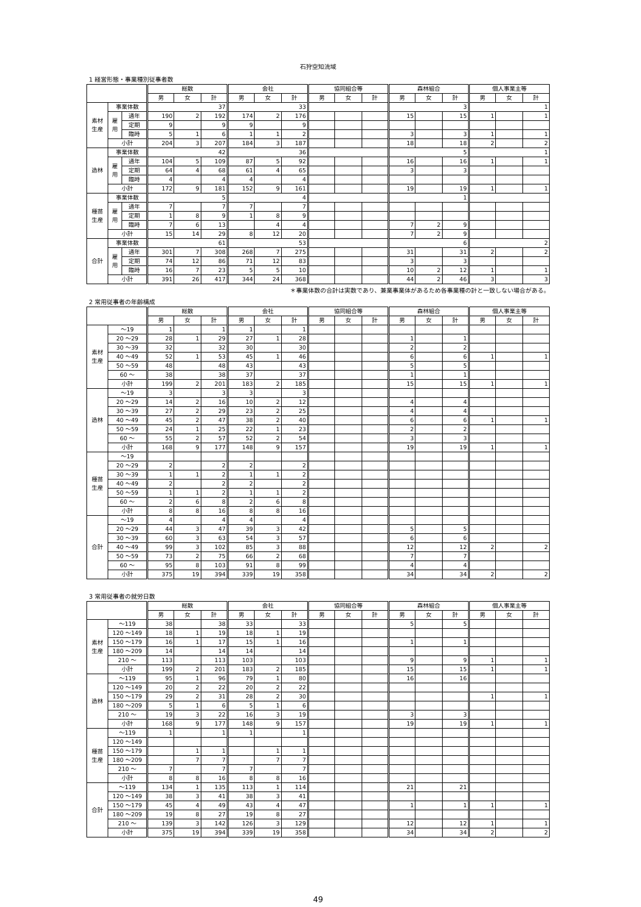石狩空知流域
1 経営形態・事業種別従事者数
| | | | 総数 | | | 会社 | | | 協同組合等 | | | 森林組合 | | | 個人事業主等 | | |
| --- | --- | --- | --- | --- | --- | --- | --- | --- | --- | --- | --- | --- | --- | --- | --- | --- | --- |
| | | | 男 | 女 | 計 | 男 | 女 | 計 | 男 | 女 | 計 | 男 | 女 | 計 | 男 | 女 | 計 |
| 素材 生産 | 事業体数 | | 37 | | | 33 | | | | | | 3 | | | 1 | | |
| | 雇 用 | 通年 | 190 | 2 | 192 | 174 | 2 | 176 | | | | 15 | | 15 | 1 | | 1 |
| | | 定期 | 9 | | 9 | 9 | | 9 | | | | | | | | | |
| | | 臨時 | 5 | 1 | 6 | 1 | 1 | 2 | | | | 3 | | 3 | 1 | | 1 |
| | 小計 | | 204 | 3 | 207 | 184 | 3 | 187 | | | | 18 | | 18 | 2 | | 2 |
| 造林 | 事業体数 | | 42 | | | 36 | | | | | | 5 | | | 1 | | |
| | 雇 用 | 通年 | 104 | 5 | 109 | 87 | 5 | 92 | | | | 16 | | 16 | 1 | | 1 |
| | | 定期 | 64 | 4 | 68 | 61 | 4 | 65 | | | | 3 | | 3 | | | |
| | | 臨時 | 4 | | 4 | 4 | | 4 | | | | | | | | | |
| | 小計 | | 172 | 9 | 181 | 152 | 9 | 161 | | | | 19 | | 19 | 1 | | 1 |
| 種苗 生産 | 事業体数 | | 5 | | | 4 | | | | | | 1 | | | | | |
| | 雇 用 | 通年 | 7 | | 7 | 7 | | 7 | | | | | | | | | |
| | | 定期 | 1 | 8 | 9 | 1 | 8 | 9 | | | | | | | | | |
| | | 臨時 | 7 | 6 | 13 | | 4 | 4 | | | | 7 | 2 | 9 | | | |
| | 小計 | | 15 | 14 | 29 | 8 | 12 | 20 | | | | 7 | 2 | 9 | | | |
| 合計 | 事業体数 | | 61 | | | 53 | | | | | | 6 | | | 2 | | |
| | 雇 用 | 通年 | 301 | 7 | 308 | 268 | 7 | 275 | | | | 31 | | 31 | 2 | | 2 |
| | | 定期 | 74 | 12 | 86 | 71 | 12 | 83 | | | | 3 | | 3 | | | |
| | | 臨時 | 16 | 7 | 23 | 5 | 5 | 10 | | | | 10 | 2 | 12 | 1 | | 1 |
| | 小計 | | 391 | 26 | 417 | 344 | 24 | 368 | | | | 44 | 2 | 46 | 3 | | 3 |
＊事業体数の合計は実数であり、兼業事業体があるため各事業種の計と一致しない場合がある。
2 常用従事者の年齢構成
| | | 総数 | | | 会社 | | | 協同組合等 | | | 森林組合 | | | 個人事業主等 | | |
| --- | --- | --- | --- | --- | --- | --- | --- | --- | --- | --- | --- | --- | --- | --- | --- | --- |
| | | 男 | 女 | 計 | 男 | 女 | 計 | 男 | 女 | 計 | 男 | 女 | 計 | 男 | 女 | 計 |
| 素材 生産 | ～19 | 1 | | 1 | 1 | | 1 | | | | | | | | | |
| | 20 ～29 | 28 | 1 | 29 | 27 | 1 | 28 | | | | 1 | | 1 | | | |
| | 30 ～39 | 32 | | 32 | 30 | | 30 | | | | 2 | | 2 | | | |
| | 40 ～49 | 52 | 1 | 53 | 45 | 1 | 46 | | | | 6 | | 6 | 1 | | 1 |
| | 50 ～59 | 48 | | 48 | 43 | | 43 | | | | 5 | | 5 | | | |
| | 60 ～ | 38 | | 38 | 37 | | 37 | | | | 1 | | 1 | | | |
| | 小計 | 199 | 2 | 201 | 183 | 2 | 185 | | | | 15 | | 15 | 1 | | 1 |
| 造林 | ～19 | 3 | | 3 | 3 | | 3 | | | | | | | | | |
| | 20 ～29 | 14 | 2 | 16 | 10 | 2 | 12 | | | | 4 | | 4 | | | |
| | 30 ～39 | 27 | 2 | 29 | 23 | 2 | 25 | | | | 4 | | 4 | | | |
| | 40 ～49 | 45 | 2 | 47 | 38 | 2 | 40 | | | | 6 | | 6 | 1 | | 1 |
| | 50 ～59 | 24 | 1 | 25 | 22 | 1 | 23 | | | | 2 | | 2 | | | |
| | 60 ～ | 55 | 2 | 57 | 52 | 2 | 54 | | | | 3 | | 3 | | | |
| | 小計 | 168 | 9 | 177 | 148 | 9 | 157 | | | | 19 | | 19 | 1 | | 1 |
| 種苗 生産 | ～19 | | | | | | | | | | | | | | | |
| | 20 ～29 | 2 | | 2 | 2 | | 2 | | | | | | | | | |
| | 30 ～39 | 1 | 1 | 2 | 1 | 1 | 2 | | | | | | | | | |
| | 40 ～49 | 2 | | 2 | 2 | | 2 | | | | | | | | | |
| | 50 ～59 | 1 | 1 | 2 | 1 | 1 | 2 | | | | | | | | | |
| | 60 ～ | 2 | 6 | 8 | 2 | 6 | 8 | | | | | | | | | |
| | 小計 | 8 | 8 | 16 | 8 | 8 | 16 | | | | | | | | | |
| 合計 | ～19 | 4 | | 4 | 4 | | 4 | | | | | | | | | |
| | 20 ～29 | 44 | 3 | 47 | 39 | 3 | 42 | | | | 5 | | 5 | | | |
| | 30 ～39 | 60 | 3 | 63 | 54 | 3 | 57 | | | | 6 | | 6 | | | |
| | 40 ～49 | 99 | 3 | 102 | 85 | 3 | 88 | | | | 12 | | 12 | 2 | | 2 |
| | 50 ～59 | 73 | 2 | 75 | 66 | 2 | 68 | | | | 7 | | 7 | | | |
| | 60 ～ | 95 | 8 | 103 | 91 | 8 | 99 | | | | 4 | | 4 | | | |
| | 小計 | 375 | 19 | 394 | 339 | 19 | 358 | | | | 34 | | 34 | 2 | | 2 |
3 常用従事者の就労日数
| | | 総数 | | | 会社 | | | 協同組合等 | | | 森林組合 | | | 個人事業主等 | | |
| --- | --- | --- | --- | --- | --- | --- | --- | --- | --- | --- | --- | --- | --- | --- | --- | --- |
| | | 男 | 女 | 計 | 男 | 女 | 計 | 男 | 女 | 計 | 男 | 女 | 計 | 男 | 女 | 計 |
| 素材 生産 | ～119 | 38 | | 38 | 33 | | 33 | | | | 5 | | 5 | | | |
| | 120 ～149 | 18 | 1 | 19 | 18 | 1 | 19 | | | | | | | | | |
| | 150 ～179 | 16 | 1 | 17 | 15 | 1 | 16 | | | | 1 | | 1 | | | |
| | 180 ～209 | 14 | | 14 | 14 | | 14 | | | | | | | | | |
| | 210 ～ | 113 | | 113 | 103 | | 103 | | | | 9 | | 9 | 1 | | 1 |
| | 小計 | 199 | 2 | 201 | 183 | 2 | 185 | | | | 15 | | 15 | 1 | | 1 |
| 造林 | ～119 | 95 | 1 | 96 | 79 | 1 | 80 | | | | 16 | | 16 | | | |
| | 120 ～149 | 20 | 2 | 22 | 20 | 2 | 22 | | | | | | | | | |
| | 150 ～179 | 29 | 2 | 31 | 28 | 2 | 30 | | | | | | | 1 | | 1 |
| | 180 ～209 | 5 | 1 | 6 | 5 | 1 | 6 | | | | | | | | | |
| | 210 ～ | 19 | 3 | 22 | 16 | 3 | 19 | | | | 3 | | 3 | | | |
| | 小計 | 168 | 9 | 177 | 148 | 9 | 157 | | | | 19 | | 19 | 1 | | 1 |
| 種苗 生産 | ～119 | 1 | | 1 | 1 | | 1 | | | | | | | | | |
| | 120 ～149 | | | | | | | | | | | | | | | |
| | 150 ～179 | | 1 | 1 | | 1 | 1 | | | | | | | | | |
| | 180 ～209 | | 7 | 7 | | 7 | 7 | | | | | | | | | |
| | 210 ～ | 7 | | 7 | 7 | | 7 | | | | | | | | | |
| | 小計 | 8 | 8 | 16 | 8 | 8 | 16 | | | | | | | | | |
| 合計 | ～119 | 134 | 1 | 135 | 113 | 1 | 114 | | | | 21 | | 21 | | | |
| | 120 ～149 | 38 | 3 | 41 | 38 | 3 | 41 | | | | | | | | | |
| | 150 ～179 | 45 | 4 | 49 | 43 | 4 | 47 | | | | 1 | | 1 | 1 | | 1 |
| | 180 ～209 | 19 | 8 | 27 | 19 | 8 | 27 | | | | | | | | | |
| | 210 ～ | 139 | 3 | 142 | 126 | 3 | 129 | | | | 12 | | 12 | 1 | | 1 |
| | 小計 | 375 | 19 | 394 | 339 | 19 | 358 | | | | 34 | | 34 | 2 | | 2 |
49